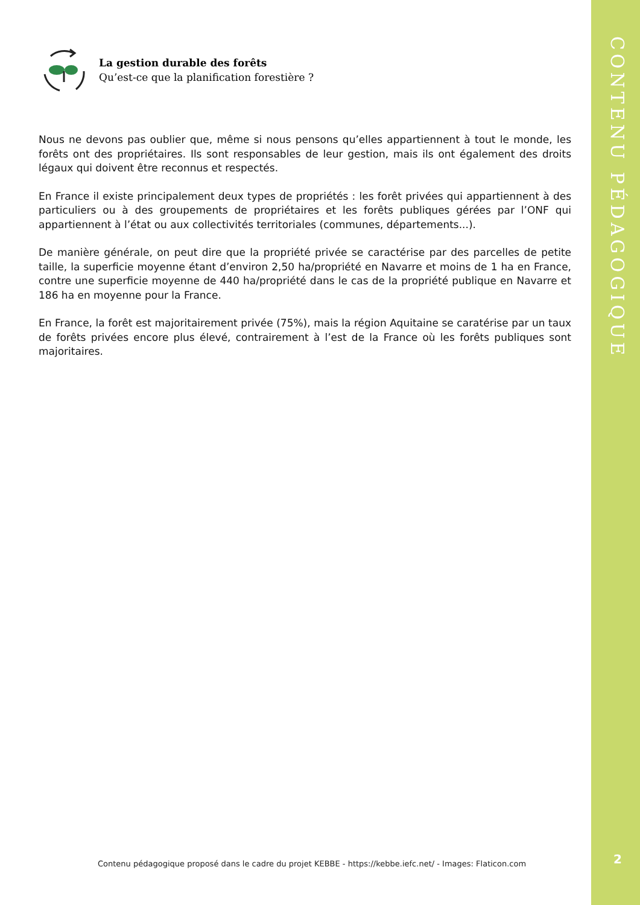La gestion durable des forêts
Qu’est-ce que la planification forestière ?
Nous ne devons pas oublier que, même si nous pensons qu’elles appartiennent à tout le monde, les forêts ont des propriétaires. Ils sont responsables de leur gestion, mais ils ont également des droits légaux qui doivent être reconnus et respectés.
En France il existe principalement deux types de propriétés : les forêt privées qui appartiennent à des particuliers ou à des groupements de propriétaires et les forêts publiques gérées par l’ONF qui appartiennent à l’état ou aux collectivités territoriales (communes, départements...).
De manière générale, on peut dire que la propriété privée se caractérise par des parcelles de petite taille, la superficie moyenne étant d’environ 2,50 ha/propriété en Navarre et moins de 1 ha en France, contre une superficie moyenne de 440 ha/propriété dans le cas de la propriété publique en Navarre et 186 ha en moyenne pour la France.
En France, la forêt est majoritairement privée (75%), mais la région Aquitaine se caratérise par un taux de forêts privées encore plus élevé, contrairement à l’est de la France où les forêts publiques sont majoritaires.
Contenu pédagogique proposé dans le cadre du projet KEBBE - https://kebbe.iefc.net/ - Images: Flaticon.com
CONTENU PÉDAGOGIQUE
2